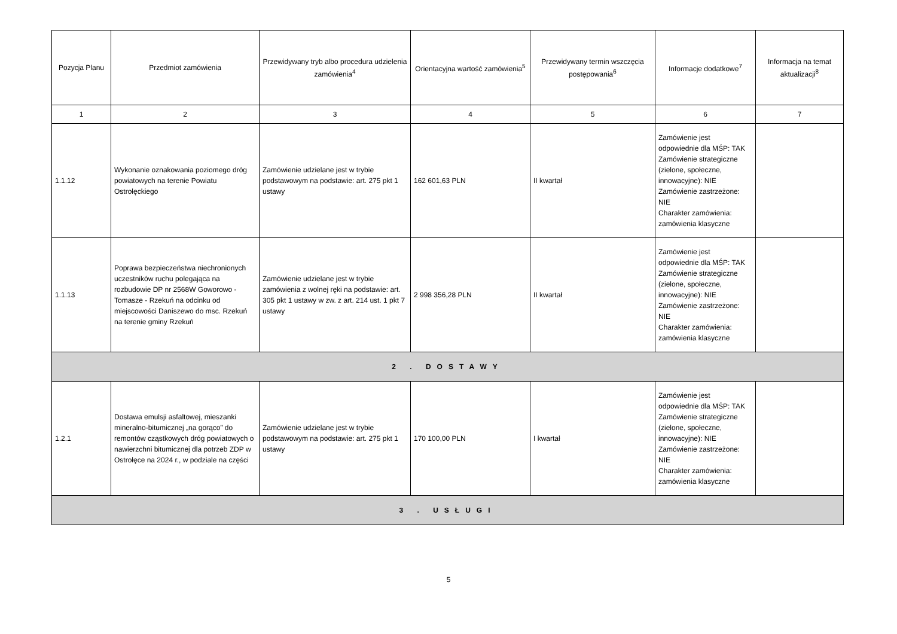| Pozycja Planu | Przedmiot zamówienia | Przewidywany tryb albo procedura udzielenia zamówienia<sup>4</sup> | Orientacyjna wartość zamówienia<sup>5</sup> | Przewidywany termin wszczęcia postępowania<sup>6</sup> | Informacje dodatkowe<sup>7</sup> | Informacja na temat aktualizacji<sup>8</sup> |
| --- | --- | --- | --- | --- | --- | --- |
| 1 | 2 | 3 | 4 | 5 | 6 | 7 |
| 1.1.12 | Wykonanie oznakowania poziomego dróg powiatowych na terenie Powiatu Ostrołęckiego | Zamówienie udzielane jest w trybie podstawowym na podstawie: art. 275 pkt 1 ustawy | 162 601,63 PLN | II kwartał | Zamówienie jest odpowiednie dla MŚP: TAK Zamówienie strategiczne (zielone, społeczne, innowacyjne): NIE Zamówienie zastrzeżone: NIE Charakter zamówienia: zamówienia klasyczne | |
| 1.1.13 | Poprawa bezpieczeństwa niechronionych uczestników ruchu polegająca na rozbudowie DP nr 2568W Goworowo - Tomasze - Rzekuń na odcinku od miejscowości Daniszewo do msc. Rzekuń na terenie gminy Rzekuń | Zamówienie udzielane jest w trybie zamówienia z wolnej ręki na podstawie: art. 305 pkt 1 ustawy w zw. z art. 214 ust. 1 pkt 7 ustawy | 2 998 356,28 PLN | II kwartał | Zamówienie jest odpowiednie dla MŚP: TAK Zamówienie strategiczne (zielone, społeczne, innowacyjne): NIE Zamówienie zastrzeżone: NIE Charakter zamówienia: zamówienia klasyczne | |
| 2 . DOSTAWY | | | | | | |
| 1.2.1 | Dostawa emulsji asfaltowej, mieszanki mineralno-bitumicznej „na gorąco” do remontów cząstkowych dróg powiatowych o nawierzchni bitumicznej dla potrzeb ZDP w Ostrołęce na 2024 r., w podziale na części | Zamówienie udzielane jest w trybie podstawowym na podstawie: art. 275 pkt 1 ustawy | 170 100,00 PLN | I kwartał | Zamówienie jest odpowiednie dla MŚP: TAK Zamówienie strategiczne (zielone, społeczne, innowacyjne): NIE Zamówienie zastrzeżone: NIE Charakter zamówienia: zamówienia klasyczne | |
| 3 . USŁUGI | | | | | | |
5